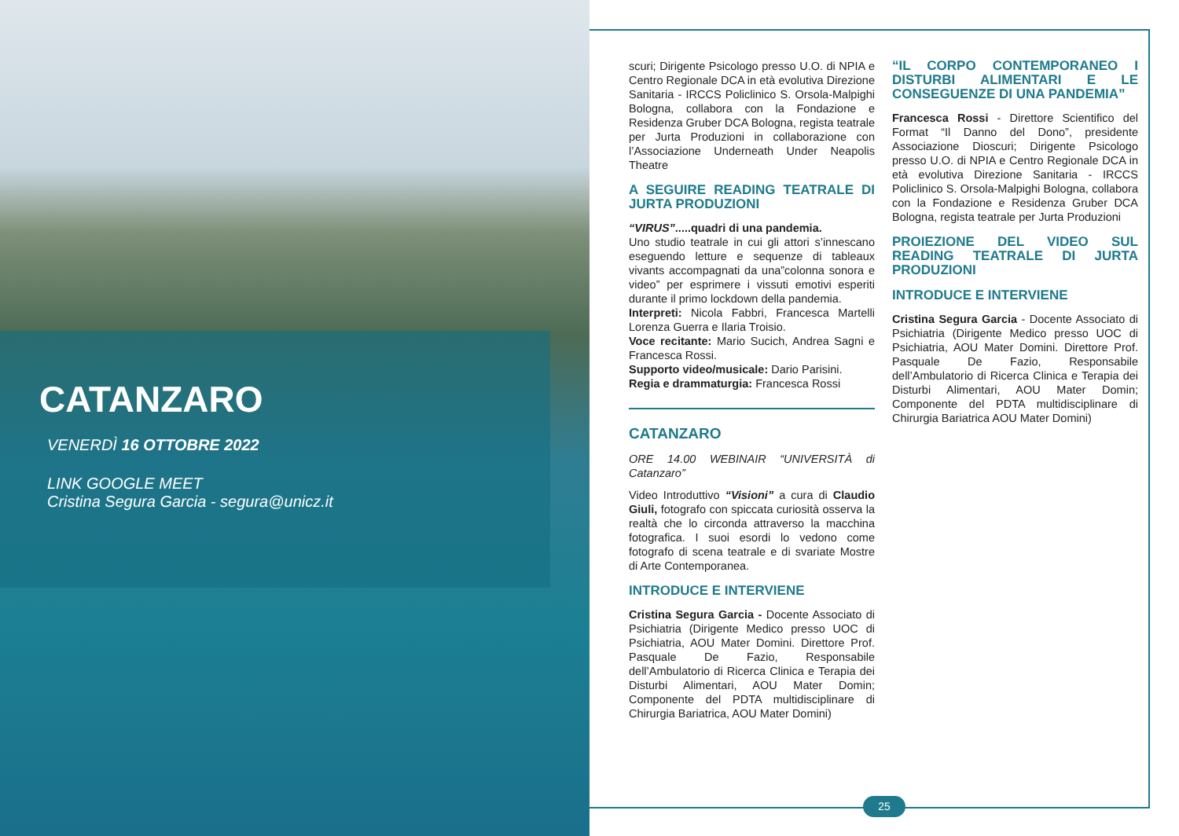CATANZARO
VENERDÌ 16 OTTOBRE 2022
LINK GOOGLE MEET
Cristina Segura Garcia - segura@unicz.it
scuri; Dirigente Psicologo presso U.O. di NPIA e Centro Regionale DCA in età evolutiva Direzione Sanitaria - IRCCS Policlinico S. Orsola-Malpighi Bologna, collabora con la Fondazione e Residenza Gruber DCA Bologna, regista teatrale per Jurta Produzioni in collaborazione con l’Associazione Underneath Under Neapolis Theatre
A SEGUIRE READING TEATRALE DI JURTA PRODUZIONI
“VIRUS”.....quadri di una pandemia.
Uno studio teatrale in cui gli attori s’innescano eseguendo letture e sequenze di tableaux vivants accompagnati da una”colonna sonora e video” per esprimere i vissuti emotivi esperiti durante il primo lockdown della pandemia.
Interpreti: Nicola Fabbri, Francesca Martelli Lorenza Guerra e Ilaria Troisio.
Voce recitante: Mario Sucich, Andrea Sagni e Francesca Rossi.
Supporto video/musicale: Dario Parisini.
Regia e drammaturgia: Francesca Rossi
CATANZARO
ORE 14.00 WEBINAIR “UNIVERSITÀ di Catanzaro”
Video Introduttivo “Visioni” a cura di Claudio Giuli, fotografo con spiccata curiosità osserva la realtà che lo circonda attraverso la macchina fotografica. I suoi esordi lo vedono come fotografo di scena teatrale e di svariate Mostre di Arte Contemporanea.
INTRODUCE E INTERVIENE
Cristina Segura Garcia - Docente Associato di Psichiatria (Dirigente Medico presso UOC di Psichiatria, AOU Mater Domini. Direttore Prof. Pasquale De Fazio, Responsabile dell’Ambulatorio di Ricerca Clinica e Terapia dei Disturbi Alimentari, AOU Mater Domin; Componente del PDTA multidisciplinare di Chirurgia Bariatrica, AOU Mater Domini)
“IL CORPO CONTEMPORANEO I DISTURBI ALIMENTARI E LE CONSEGUENZE DI UNA PANDEMIA”
Francesca Rossi - Direttore Scientifico del Format “Il Danno del Dono”, presidente Associazione Dioscuri; Dirigente Psicologo presso U.O. di NPIA e Centro Regionale DCA in età evolutiva Direzione Sanitaria - IRCCS Policlinico S. Orsola-Malpighi Bologna, collabora con la Fondazione e Residenza Gruber DCA Bologna, regista teatrale per Jurta Produzioni
PROIEZIONE DEL VIDEO SUL READING TEATRALE DI JURTA PRODUZIONI
INTRODUCE E INTERVIENE
Cristina Segura Garcia - Docente Associato di Psichiatria (Dirigente Medico presso UOC di Psichiatria, AOU Mater Domini. Direttore Prof. Pasquale De Fazio, Responsabile dell’Ambulatorio di Ricerca Clinica e Terapia dei Disturbi Alimentari, AOU Mater Domin; Componente del PDTA multidisciplinare di Chirurgia Bariatrica AOU Mater Domini)
25